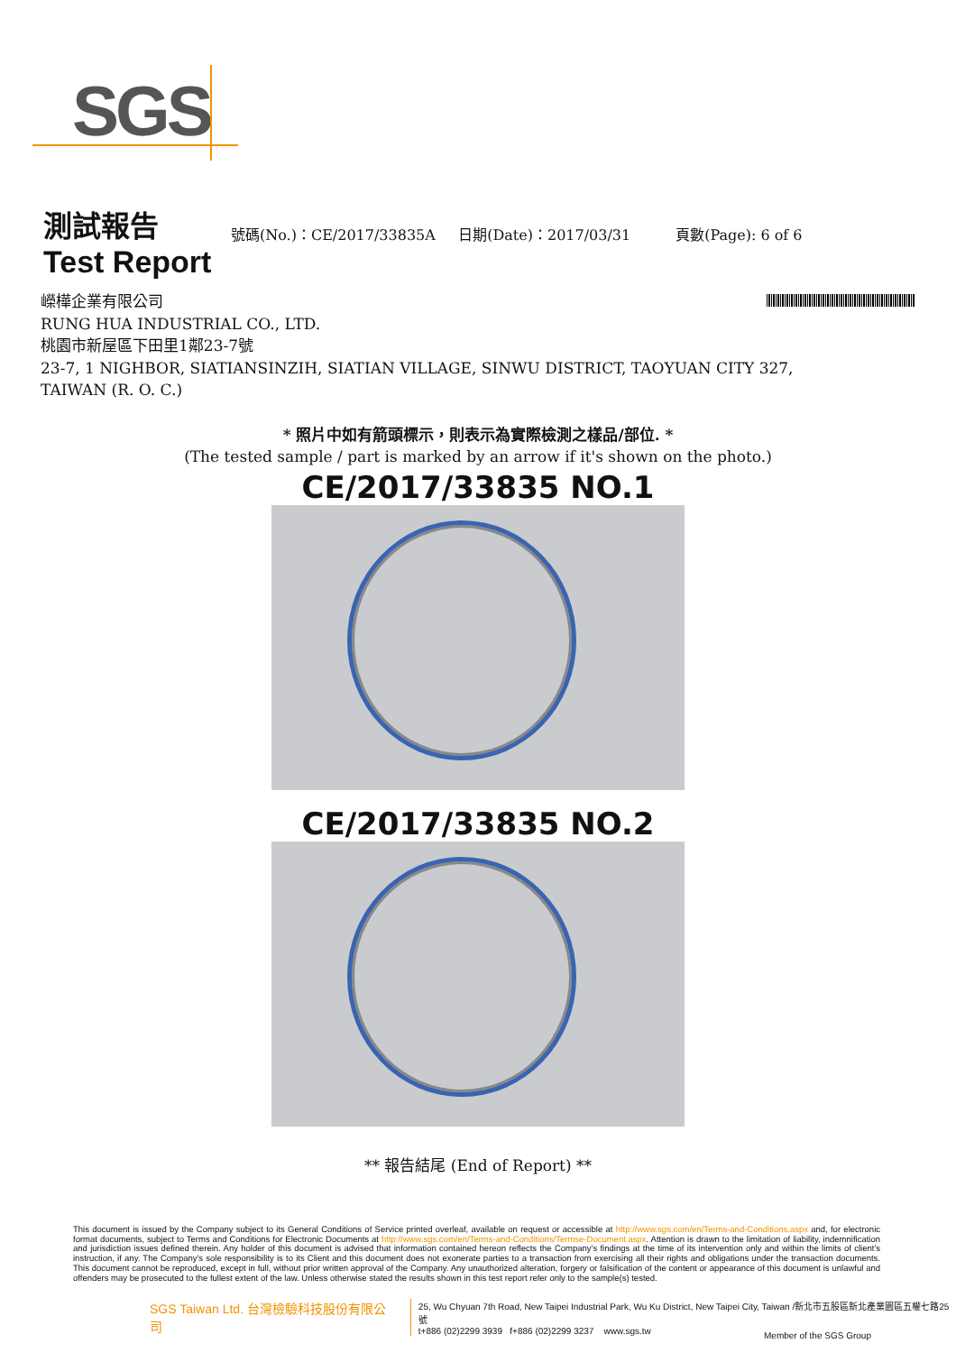SGS
測試報告
號碼(No.)：CE/2017/33835A 日期(Date)：2017/03/31
頁數(Page): 6 of 6
Test Report
嶸樺企業有限公司
RUNG HUA INDUSTRIAL CO., LTD.
桃園市新屋區下田里1鄰23-7號
23-7, 1 NIGHBOR, SIATIANSINZIH, SIATIAN VILLAGE, SINWU DISTRICT, TAOYUAN CITY 327,
TAIWAN (R. O. C.)
* 照片中如有箭頭標示，則表示為實際檢測之樣品/部位. *
(The tested sample / part is marked by an arrow if it's shown on the photo.)
CE/2017/33835 NO.1
CE/2017/33835 NO.2
** 報告結尾 (End of Report) **
This document is issued by the Company subject to its General Conditions of Service printed overleaf, available on request or accessible at http://www.sgs.com/en/Terms-and-Conditions.aspx and, for electronic format documents, subject to Terms and Conditions for Electronic Documents at http://www.sgs.com/en/Terms-and-Conditions/Termse-Document.aspx. Attention is drawn to the limitation of liability, indemnification and jurisdiction issues defined therein. Any holder of this document is advised that information contained hereon reflects the Company's findings at the time of its intervention only and within the limits of client's instruction, if any. The Company's sole responsibility is to its Client and this document does not exonerate parties to a transaction from exercising all their rights and obligations under the transaction documents. This document cannot be reproduced, except in full, without prior written approval of the Company. Any unauthorized alteration, forgery or falsification of the content or appearance of this document is unlawful and offenders may be prosecuted to the fullest extent of the law. Unless otherwise stated the results shown in this test report refer only to the sample(s) tested.
SGS Taiwan Ltd. 台灣檢驗科技股份有限公司
25, Wu Chyuan 7th Road, New Taipei Industrial Park, Wu Ku District, New Taipei City, Taiwan /新北市五股區新北產業園區五權七路25號
t+886 (02)2299 3939 f+886 (02)2299 3237 www.sgs.tw
Member of the SGS Group